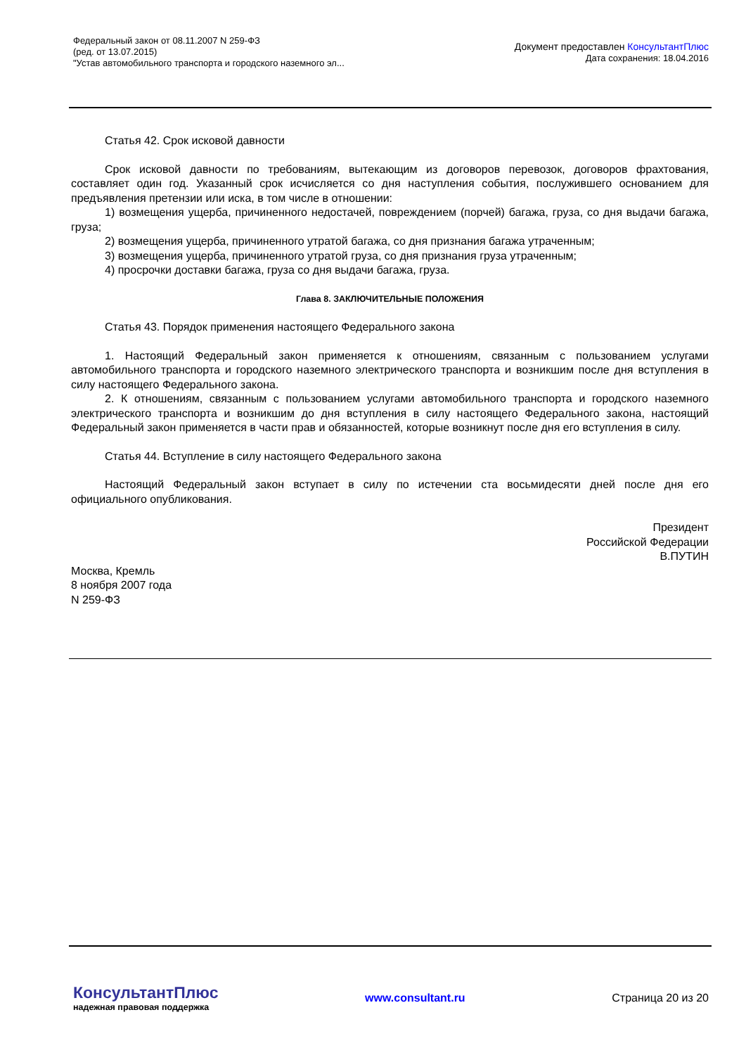Федеральный закон от 08.11.2007 N 259-ФЗ
(ред. от 13.07.2015)
"Устав автомобильного транспорта и городского наземного эл...
Документ предоставлен КонсультантПлюс
Дата сохранения: 18.04.2016
Статья 42. Срок исковой давности
Срок исковой давности по требованиям, вытекающим из договоров перевозок, договоров фрахтования, составляет один год. Указанный срок исчисляется со дня наступления события, послужившего основанием для предъявления претензии или иска, в том числе в отношении:
1) возмещения ущерба, причиненного недостачей, повреждением (порчей) багажа, груза, со дня выдачи багажа, груза;
2) возмещения ущерба, причиненного утратой багажа, со дня признания багажа утраченным;
3) возмещения ущерба, причиненного утратой груза, со дня признания груза утраченным;
4) просрочки доставки багажа, груза со дня выдачи багажа, груза.
Глава 8. ЗАКЛЮЧИТЕЛЬНЫЕ ПОЛОЖЕНИЯ
Статья 43. Порядок применения настоящего Федерального закона
1. Настоящий Федеральный закон применяется к отношениям, связанным с пользованием услугами автомобильного транспорта и городского наземного электрического транспорта и возникшим после дня вступления в силу настоящего Федерального закона.
2. К отношениям, связанным с пользованием услугами автомобильного транспорта и городского наземного электрического транспорта и возникшим до дня вступления в силу настоящего Федерального закона, настоящий Федеральный закон применяется в части прав и обязанностей, которые возникнут после дня его вступления в силу.
Статья 44. Вступление в силу настоящего Федерального закона
Настоящий Федеральный закон вступает в силу по истечении ста восьмидесяти дней после дня его официального опубликования.
Президент
Российской Федерации
В.ПУТИН
Москва, Кремль
8 ноября 2007 года
N 259-ФЗ
КонсультантПлюс
надежная правовая поддержка
www.consultant.ru Страница 20 из 20